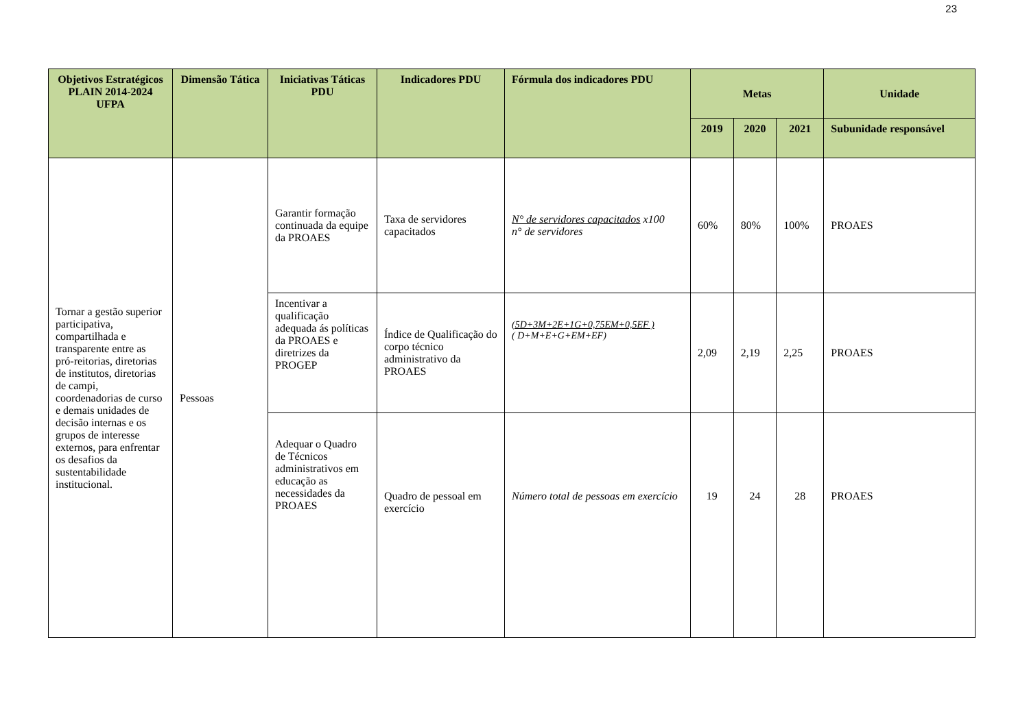23
| Objetivos Estratégicos PLAIN 2014-2024 UFPA | Dimensão Tática | Iniciativas Táticas PDU | Indicadores PDU | Fórmula dos indicadores PDU | Metas | | | Unidade |
| --- | --- | --- | --- | --- | --- | --- | --- | --- |
| | | | | | 2019 | 2020 | 2021 | Subunidade responsável |
| Tornar a gestão superior participativa, compartilhada e transparente entre as pró-reitorias, diretorias de institutos, diretorias de campi, coordenadorias de curso e demais unidades de decisão internas e os grupos de interesse externos, para enfrentar os desafios da sustentabilidade institucional. | Pessoas | Garantir formação continuada da equipe da PROAES | Taxa de servidores capacitados | N° de servidores capacitados x100 n° de servidores | 60% | 80% | 100% | PROAES |
| | | Incentivar a qualificação adequada ás políticas da PROAES e diretrizes da PROGEP | Índice de Qualificação do corpo técnico administrativo da PROAES | (5D+3M+2E+1G+0,75EM+0,5EF ) ( D+M+E+G+EM+EF) | 2,09 | 2,19 | 2,25 | PROAES |
| | | Adequar o Quadro de Técnicos administrativos em educação as necessidades da PROAES | Quadro de pessoal em exercício | Número total de pessoas em exercício | 19 | 24 | 28 | PROAES |